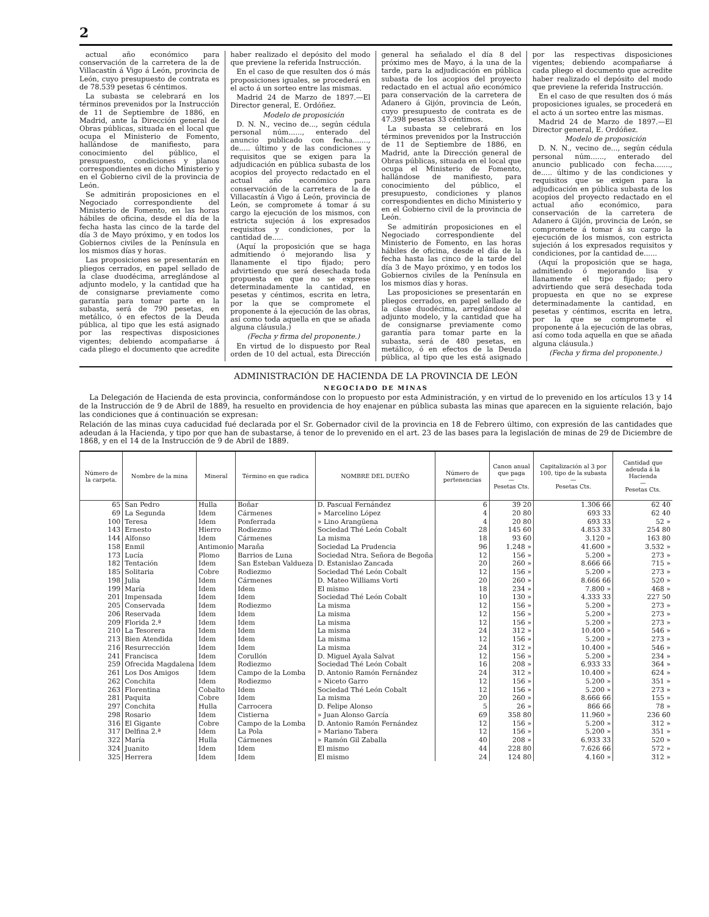2
actual año económico para conservación de la carretera de la de Villacastín á Vigo á León, provincia de León, cuyo presupuesto de contrata es de 78.539 pesetas 6 céntimos.
La subasta se celebrará en los términos prevenidos por la Instrucción de 11 de Septiembre de 1886, en Madrid, ante la Dirección general de Obras públicas, situada en el local que ocupa el Ministerio de Fomento, hallándose de manifiesto, para conocimiento del público, el presupuesto, condiciones y planos correspondientes en dicho Ministerio y en el Gobierno civil de la provincia de León.
Se admitirán proposiciones en el Negociado correspondiente del Ministerio de Fomento, en las horas hábiles de oficina, desde el día de la fecha hasta las cinco de la tarde del día 3 de Mayo próximo, y en todos los Gobiernos civiles de la Península en los mismos días y horas.
Las proposiciones se presentarán en pliegos cerrados, en papel sellado de la clase duodécima, arreglándose al adjunto modelo, y la cantidad que ha de consignarse previamente como garantía para tomar parte en la subasta, será de 790 pesetas, en metálico, ó en efectos de la Deuda pública, al tipo que les está asignado por las respectivas disposiciones vigentes; debiendo acompañarse á cada pliego el documento que acredite haber realizado el depósito del modo que previene la referida Instrucción.
En el caso de que resulten dos ó más proposiciones iguales, se procederá en el acto á un sorteo entre las mismas.
Madrid 24 de Marzo de 1897.—El Director general, E. Ordóñez.
Modelo de proposición
D. N. N., vecino de..., según cédula personal núm......, enterado del anuncio publicado con fecha......., de..... último y de las condiciones y requisitos que se exigen para la adjudicación en pública subasta de los acopios del proyecto redactado en el actual año económico para conservación de la carretera de la de Villacastín á Vigo á León, provincia de León, se compromete á tomar á su cargo la ejecución de los mismos, con estricta sujeción á los expresados requisitos y condiciones, por la cantidad de.....
(Aquí la proposición que se haga admitiendo ó mejorando lisa y llanamente el tipo fijado; pero advirtiendo que será desechada toda propuesta en que no se exprese determinadamente la cantidad, en pesetas y céntimos, escrita en letra, por la que se compromete el proponente á la ejecución de las obras, así como toda aquella en que se añada alguna cláusula.)
(Fecha y firma del proponente.)
En virtud de lo dispuesto por Real orden de 10 del actual, esta Dirección general ha señalado el día 8 del próximo mes de Mayo, á la una de la tarde, para la adjudicación en pública subasta de los acopios del proyecto redactado en el actual año económico para conservación de la carretera de Adanero á Gijón, provincia de León, cuyo presupuesto de contrata es de 47.398 pesetas 33 céntimos.
La subasta se celebrará en los términos prevenidos por la Instrucción de 11 de Septiembre de 1886, en Madrid, ante la Dirección general de Obras públicas, situada en el local que ocupa el Ministerio de Fomento, hallándose de manifiesto, para conocimiento del público, el presupuesto, condiciones y planos correspondientes en dicho Ministerio y en el Gobierno civil de la provincia de León.
Se admitirán proposiciones en el Negociado correspondiente del Ministerio de Fomento, en las horas hábiles de oficina, desde el día de la fecha hasta las cinco de la tarde del día 3 de Mayo próximo, y en todos los Gobiernos civiles de la Península en los mismos días y horas.
Las proposiciones se presentarán en pliegos cerrados, en papel sellado de la clase duodécima, arreglándose al adjunto modelo, y la cantidad que ha de consignarse previamente como garantía para tomar parte en la subasta, será de 480 pesetas, en metálico, ó en efectos de la Deuda pública, al tipo que les está asignado por las respectivas disposiciones vigentes; debiendo acompañarse á cada pliego el documento que acredite haber realizado el depósito del modo que previene la referida Instrucción.
En el caso de que resulten dos ó más proposiciones iguales, se procederá en el acto á un sorteo entre las mismas.
Madrid 24 de Marzo de 1897.—El Director general, E. Ordóñez.
Modelo de proposición
D. N. N., vecino de..., según cédula personal núm......, enterado del anuncio publicado con fecha......., de..... último y de las condiciones y requisitos que se exigen para la adjudicación en pública subasta de los acopios del proyecto redactado en el actual año económico, para conservación de la carretera de Adanero á Gijón, provincia de León, se compromete á tomar á su cargo la ejecución de los mismos, con estricta sujeción á los expresados requisitos y condiciones, por la cantidad de......
(Aquí la proposición que se haga, admitiendo ó mejorando lisa y llanamente el tipo fijado; pero advirtiendo que será desechada toda propuesta en que no se exprese determinadamente la cantidad, en pesetas y céntimos, escrita en letra, por la que se compromete el proponente á la ejecución de las obras, así como toda aquella en que se añada alguna cláusula.)
(Fecha y firma del proponente.)
ADMINISTRACIÓN DE HACIENDA DE LA PROVINCIA DE LEÓN
NEGOCIADO DE MINAS
La Delegación de Hacienda de esta provincia, conformándose con lo propuesto por esta Administración, y en virtud de lo prevenido en los artículos 13 y 14 de la Instrucción de 9 de Abril de 1889, ha resuelto en providencia de hoy enajenar en pública subasta las minas que aparecen en la siguiente relación, bajo las condiciones que á continuación se expresan:
Relación de las minas cuya caducidad fué declarada por el Sr. Gobernador civil de la provincia en 18 de Febrero último, con expresión de las cantidades que adeudan á la Hacienda, y tipo por que han de subastarse, á tenor de lo prevenido en el art. 23 de las bases para la legislación de minas de 29 de Diciembre de 1868, y en el 14 de la Instrucción de 9 de Abril de 1889.
| Número de la carpeta. | Nombre de la mina | Mineral | Término en que radica | NOMBRE DEL DUEÑO | Número de pertenencias | Canon anual que paga — Pesetas Cts. | Capitalización al 3 por 100, tipo de la subasta — Pesetas Cts. | Cantidad que adeuda á la Hacienda — Pesetas Cts. |
| --- | --- | --- | --- | --- | --- | --- | --- | --- |
| 65 | San Pedro | Hulla | Boñar | D. Pascual Fernández | 6 | 39 20 | 1.306 66 | 62 40 |
| 69 | La Segunda | Idem | Cármenes | » Marcelino López | 4 | 20 80 | 693 33 | 62 40 |
| 100 | Teresa | Idem | Ponferrada | » Lino Arangüena | 4 | 20 80 | 693 33 | 52 » |
| 143 | Ernesto | Hierro | Rodiezmo | Sociedad Thé León Cobalt | 28 | 145 60 | 4.853 33 | 254 80 |
| 144 | Alfonso | Idem | Cármenes | La misma | 18 | 93 60 | 3.120 » | 163 80 |
| 158 | Enmil | Antimonio | Maraña | Sociedad La Prudencia | 96 | 1.248 » | 41.600 » | 3.532 » |
| 173 | Lucía | Plomo | Barrios de Luna | Sociedad Ntra. Señora de Begoña | 12 | 156 » | 5.200 » | 273 » |
| 182 | Tentación | Idem | San Esteban Valdueza | D. Estanislao Zancada | 20 | 260 » | 8.666 66 | 715 » |
| 185 | Solitaria | Cobre | Rodiezmo | Sociedad Thé León Cobalt | 12 | 156 » | 5.200 » | 273 » |
| 198 | Julia | Idem | Cármenes | D. Mateo Williams Vorti | 20 | 260 » | 8.666 66 | 520 » |
| 199 | María | Idem | Idem | El mismo | 18 | 234 » | 7.800 » | 468 » |
| 201 | Impensada | Idem | Idem | Sociedad Thé León Cobalt | 10 | 130 » | 4.333 33 | 227 50 |
| 205 | Conservada | Idem | Rodiezmo | La misma | 12 | 156 » | 5.200 » | 273 » |
| 206 | Reservada | Idem | Idem | La misma | 12 | 156 » | 5.200 » | 273 » |
| 209 | Florida 2.ª | Idem | Idem | La misma | 12 | 156 » | 5.200 » | 273 » |
| 210 | La Tesorera | Idem | Idem | La misma | 24 | 312 » | 10.400 » | 546 » |
| 213 | Bien Atendida | Idem | Idem | La misma | 12 | 156 » | 5.200 » | 273 » |
| 216 | Resurrección | Idem | Idem | La misma | 24 | 312 » | 10.400 » | 546 » |
| 241 | Francisca | Idem | Corullón | D. Miguel Ayala Salvat | 12 | 156 » | 5.200 » | 234 » |
| 259 | Ofrecida Magdalena | Idem | Rodiezmo | Sociedad Thé León Cobalt | 16 | 208 » | 6.933 33 | 364 » |
| 261 | Los Dos Amigos | Idem | Campo de la Lomba | D. Antonio Ramón Fernández | 24 | 312 » | 10.400 » | 624 » |
| 262 | Conchita | Idem | Rodiezmo | » Niceto Garro | 12 | 156 » | 5.200 » | 351 » |
| 263 | Florentina | Cobalto | Idem | Sociedad Thé León Cobalt | 12 | 156 » | 5.200 » | 273 » |
| 281 | Paquita | Cobre | Idem | La misma | 20 | 260 » | 8.666 66 | 155 » |
| 297 | Conchita | Hulla | Carrocera | D. Felipe Alonso | 5 | 26 » | 866 66 | 78 » |
| 298 | Rosario | Idem | Cistierna | » Juan Alonso García | 69 | 358 80 | 11.960 » | 236 60 |
| 316 | El Gigante | Cobre | Campo de la Lomba | D. Antonio Ramón Fernández | 12 | 156 » | 5.200 » | 312 » |
| 317 | Delfina 2.ª | Idem | La Pola | » Mariano Tabera | 12 | 156 » | 5.200 » | 351 » |
| 322 | María | Hulla | Cármenes | » Ramón Gil Zaballa | 40 | 208 » | 6.933 33 | 520 » |
| 324 | Juanito | Idem | Idem | El mismo | 44 | 228 80 | 7.626 66 | 572 » |
| 325 | Herrera | Idem | Idem | El mismo | 24 | 124 80 | 4.160 » | 312 » |